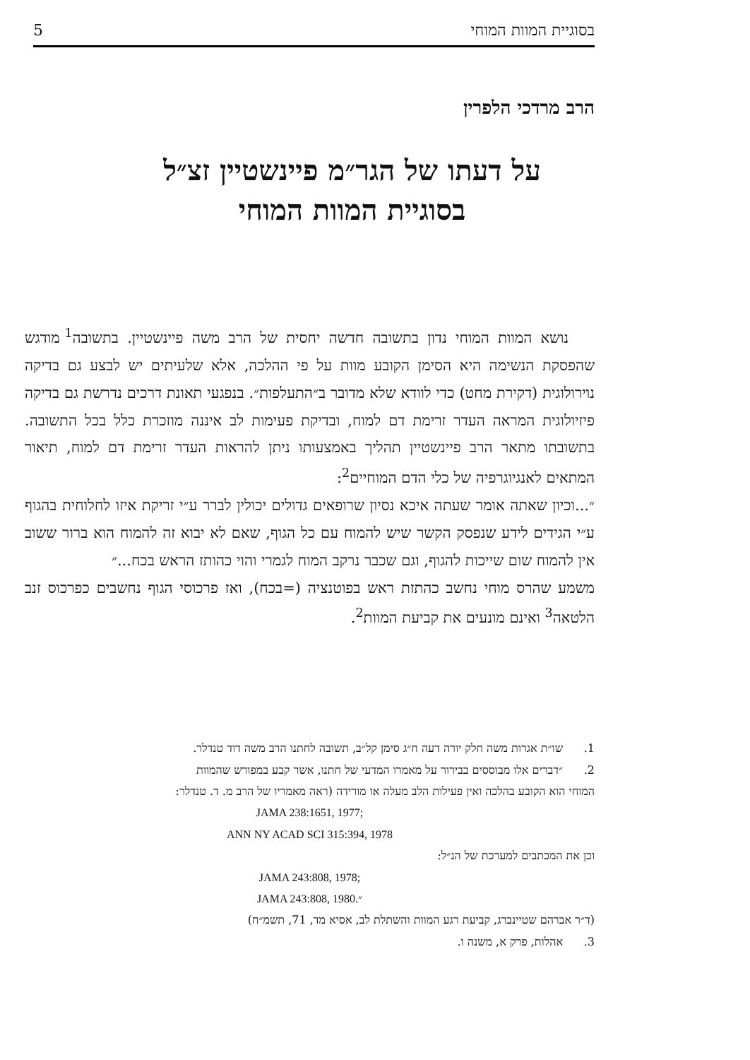בסוגיית המוות המוחי 5
הרב מרדכי הלפרין
על דעתו של הגר״מ פיינשטיין זצ״ל
בסוגיית המוות המוחי
נושא המוות המוחי נדון בתשובה חדשה יחסית של הרב משה פיינשטיין. בתשובה<sup>1</sup> מודגש שהפסקת הנשימה היא הסימן הקובע מוות על פי ההלכה, אלא שלעיתים יש לבצע גם בדיקה נוירולוגית (דקירת מחט) כדי לוודא שלא מדובר ב״התעלפות״. בנפגעי תאונת דרכים נדרשת גם בדיקה פיזיולוגית המראה העדר זרימת דם למוח, ובדיקת פעימות לב איננה מוזכרת כלל בכל התשובה. בתשובתו מתאר הרב פיינשטיין תהליך באמצעותו ניתן להראות העדר זרימת דם למוח, תיאור המתאים לאנגיוגרפיה של כלי הדם המוחיים<sup>2</sup>:
״...וכיון שאתה אומר שעתה איכא נסיון שרופאים גדולים יכולין לברר ע״י זריקת איזו לחלוחית בהגוף ע״י הגידים לידע שנפסק הקשר שיש להמוח עם כל הגוף, שאם לא יבוא זה להמוח הוא ברור ששוב אין להמוח שום שייכות להגוף, וגם שכבר נרקב המוח לגמרי והוי כהותז הראש בכח...״
משמע שהרס מוחי נחשב כהתזת ראש בפוטנציה (=בכח), ואז פרכוסי הגוף נחשבים כפרכוס זנב הלטאה<sup>3</sup> ואינם מונעים את קביעת המוות<sup>2</sup>.
1. שו״ת אגרות משה חלק יורה דעה ח״ג סימן קל״ב, תשובה לחתנו הרב משה דוד טנדלר.
2. ״דברים אלו מבוססים בבירור על מאמרו המדעי של חתנו, אשר קבע במפורש שהמוות
המוחי הוא הקובע בהלכה ואין פעילות הלב מעלה או מורידה (ראה מאמריו של הרב מ. ד. טנדלר:
JAMA 238:1651, 1977;
ANN NY ACAD SCI 315:394, 1978
וכן את המכתבים למערכת של הנ״ל:
JAMA 243:808, 1978;
JAMA 243:808, 1980.״
(ד״ר אברהם שטיינברג, קביעת רגע המוות והשתלת לב, אסיא מד, 71, תשמ״ח)
3. אהלות, פרק א, משנה ו.